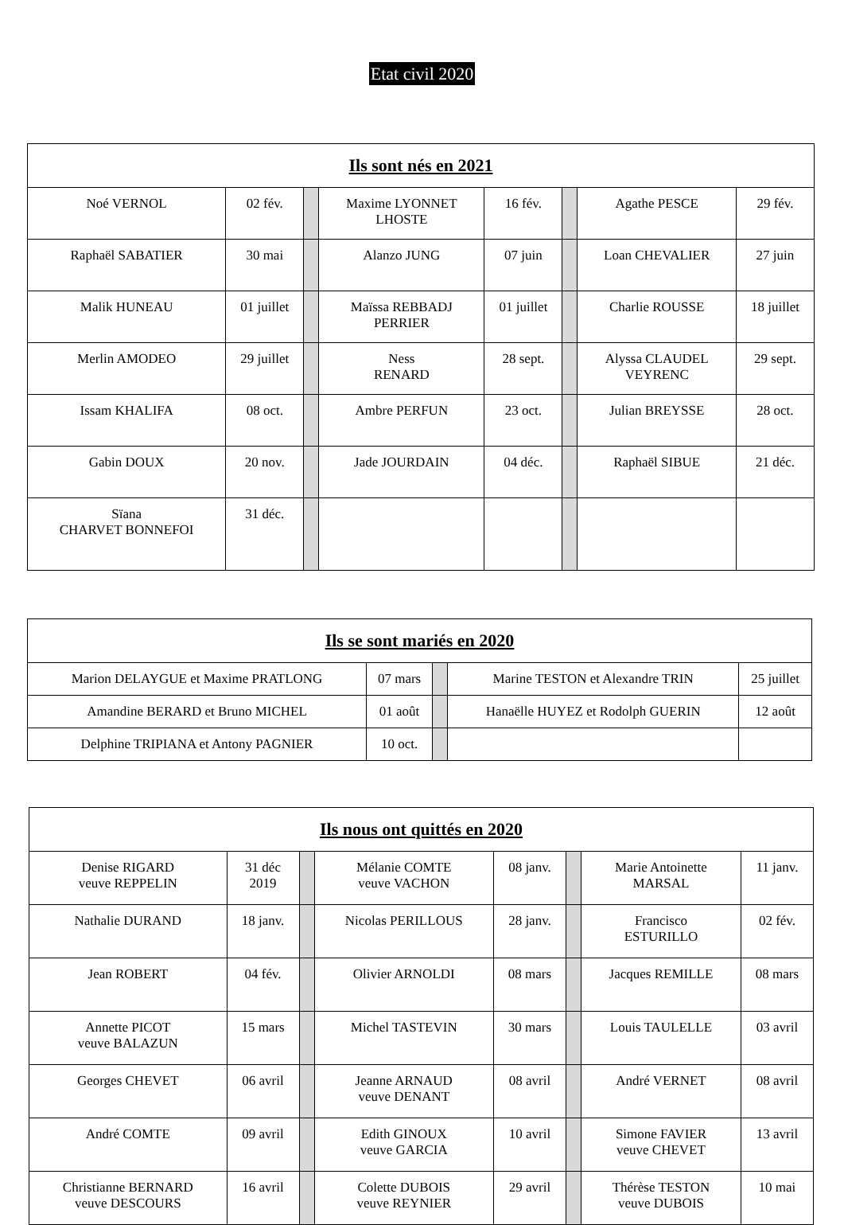Etat civil 2020
| Ils sont nés en 2021 | | | | | | | |
| --- | --- | --- | --- | --- | --- | --- | --- |
| Noé VERNOL | 02 fév. | | Maxime LYONNET LHOSTE | 16 fév. | | Agathe PESCE | 29 fév. |
| Raphaël SABATIER | 30 mai | | Alanzo JUNG | 07 juin | | Loan CHEVALIER | 27 juin |
| Malik HUNEAU | 01 juillet | | Maïssa REBBADJ PERRIER | 01 juillet | | Charlie ROUSSE | 18 juillet |
| Merlin AMODEO | 29 juillet | | Ness RENARD | 28 sept. | | Alyssa CLAUDEL VEYRENC | 29 sept. |
| Issam KHALIFA | 08 oct. | | Ambre PERFUN | 23 oct. | | Julian BREYSSE | 28 oct. |
| Gabin DOUX | 20 nov. | | Jade JOURDAIN | 04 déc. | | Raphaël SIBUE | 21 déc. |
| Sïana CHARVET BONNEFOI | 31 déc. | | | | | | |
| Ils se sont mariés en 2020 | | | | |
| --- | --- | --- | --- | --- |
| Marion DELAYGUE et Maxime PRATLONG | 07 mars | | Marine TESTON et Alexandre TRIN | 25 juillet |
| Amandine BERARD et Bruno MICHEL | 01 août | | Hanaëlle HUYEZ et Rodolph GUERIN | 12 août |
| Delphine TRIPIANA et Antony PAGNIER | 10 oct. | | | |
| Ils nous ont quittés en 2020 | | | | | | | |
| --- | --- | --- | --- | --- | --- | --- | --- |
| Denise RIGARD veuve REPPELIN | 31 déc 2019 | | Mélanie COMTE veuve VACHON | 08 janv. | | Marie Antoinette MARSAL | 11 janv. |
| Nathalie DURAND | 18 janv. | | Nicolas PERILLOUS | 28 janv. | | Francisco ESTURILLO | 02 fév. |
| Jean ROBERT | 04 fév. | | Olivier ARNOLDI | 08 mars | | Jacques REMILLE | 08 mars |
| Annette PICOT veuve BALAZUN | 15 mars | | Michel TASTEVIN | 30 mars | | Louis TAULELLE | 03 avril |
| Georges CHEVET | 06 avril | | Jeanne ARNAUD veuve DENANT | 08 avril | | André VERNET | 08 avril |
| André COMTE | 09 avril | | Edith GINOUX veuve GARCIA | 10 avril | | Simone FAVIER veuve CHEVET | 13 avril |
| Christianne BERNARD veuve DESCOURS | 16 avril | | Colette DUBOIS veuve REYNIER | 29 avril | | Thérèse TESTON veuve DUBOIS | 10 mai |